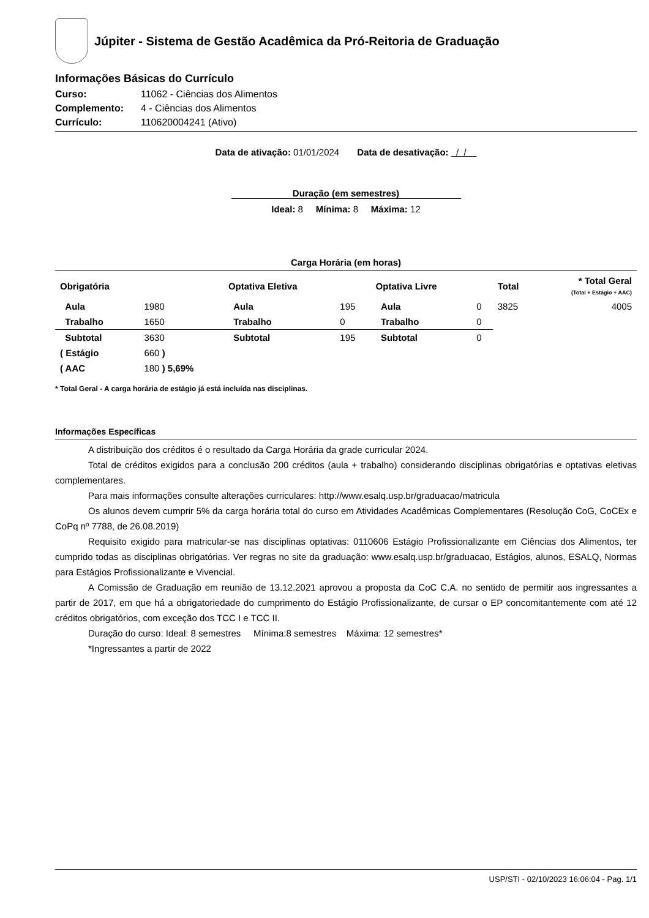Júpiter - Sistema de Gestão Acadêmica da Pró-Reitoria de Graduação
Informações Básicas do Currículo
Curso: 11062 - Ciências dos Alimentos
Complemento: 4 - Ciências dos Alimentos
Currículo: 110620004241 (Ativo)
Data de ativação: 01/01/2024 Data de desativação: / /
Duração (em semestres)
Ideal: 8 Mínima: 8 Máxima: 12
Carga Horária (em horas)
| Obrigatória | | Optativa Eletiva | | Optativa Livre | | Total | * Total Geral (Total + Estágio + AAC) |
| Aula | 1980 | Aula | 195 | Aula | 0 | 3825 | 4005 |
| Trabalho | 1650 | Trabalho | 0 | Trabalho | 0 | | |
| Subtotal | 3630 | Subtotal | 195 | Subtotal | 0 | | |
| ( Estágio | 660 ) | | | | | | |
| ( AAC | 180 ) 5,69% | | | | | | |
* Total Geral - A carga horária de estágio já está incluída nas disciplinas.
Informações Específicas
A distribuição dos créditos é o resultado da Carga Horária da grade curricular 2024.
Total de créditos exigidos para a conclusão 200 créditos (aula + trabalho) considerando disciplinas obrigatórias e optativas eletivas complementares.
Para mais informações consulte alterações curriculares: http://www.esalq.usp.br/graduacao/matricula
Os alunos devem cumprir 5% da carga horária total do curso em Atividades Acadêmicas Complementares (Resolução CoG, CoCEx e CoPq nº 7788, de 26.08.2019)
Requisito exigido para matricular-se nas disciplinas optativas: 0110606 Estágio Profissionalizante em Ciências dos Alimentos, ter cumprido todas as disciplinas obrigatórias. Ver regras no site da graduação: www.esalq.usp.br/graduacao, Estágios, alunos, ESALQ, Normas para Estágios Profissionalizante e Vivencial.
A Comissão de Graduação em reunião de 13.12.2021 aprovou a proposta da CoC C.A. no sentido de permitir aos ingressantes a partir de 2017, em que há a obrigatoriedade do cumprimento do Estágio Profissionalizante, de cursar o EP concomitantemente com até 12 créditos obrigatórios, com exceção dos TCC I e TCC II.
Duração do curso: Ideal: 8 semestres Mínima:8 semestres Máxima: 12 semestres*
*Ingressantes a partir de 2022
USP/STI - 02/10/2023 16:06:04 - Pag. 1/1